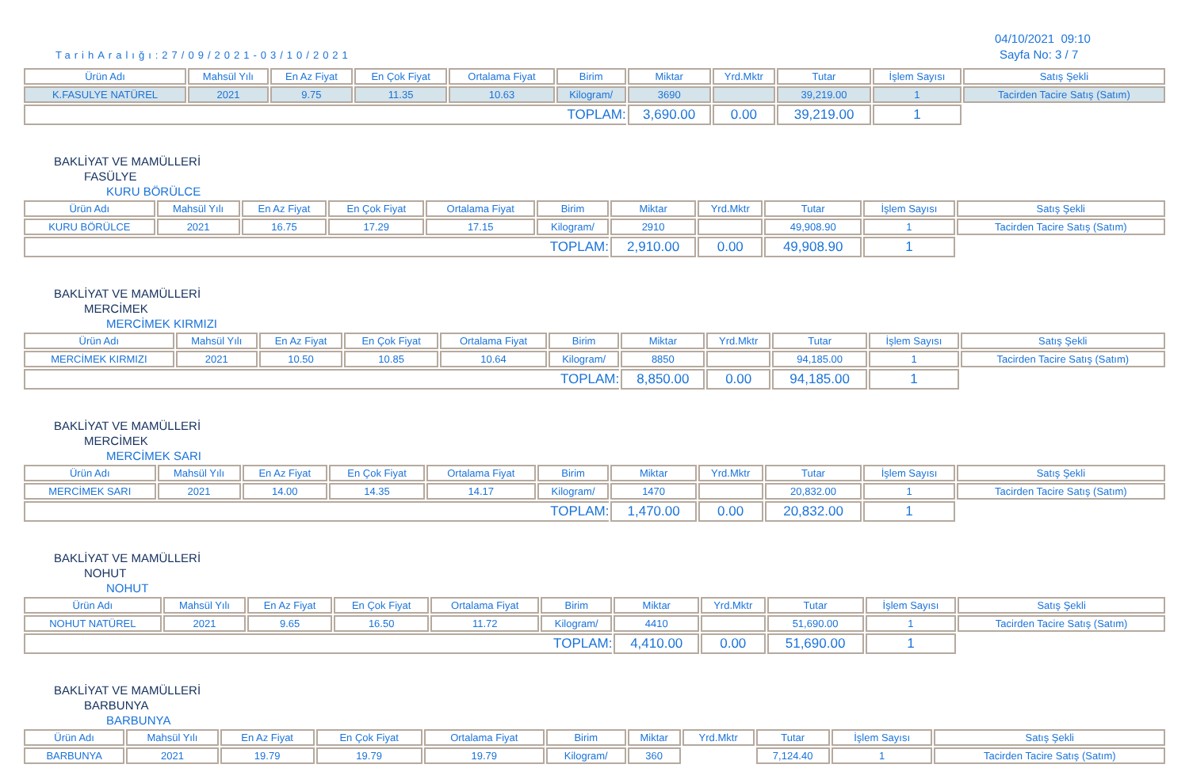04/10/2021 09:10
TarihAralığı:27/09/2021-03/10/2021
Sayfa No: 3 / 7
| Ürün Adı | Mahsül Yılı | En Az Fiyat | En Çok Fiyat | Ortalama Fiyat | Birim | Miktar | Yrd.Mktr | Tutar | İşlem Sayısı | Satış Şekli |
| K.FASULYE NATÜREL | 2021 | 9.75 | 11.35 | 10.63 | Kilogram/ | 3690 | | 39,219.00 | 1 | Tacirden Tacire Satış (Satım) |
| TOPLAM: | | | | | | 3,690.00 | 0.00 | 39,219.00 | 1 | |
BAKLİYAT VE MAMÜLLERİ
FASÜLYE
KURU BÖRÜLCE
| Ürün Adı | Mahsül Yılı | En Az Fiyat | En Çok Fiyat | Ortalama Fiyat | Birim | Miktar | Yrd.Mktr | Tutar | İşlem Sayısı | Satış Şekli |
| KURU BÖRÜLCE | 2021 | 16.75 | 17.29 | 17.15 | Kilogram/ | 2910 | | 49,908.90 | 1 | Tacirden Tacire Satış (Satım) |
| TOPLAM: | | | | | | 2,910.00 | 0.00 | 49,908.90 | 1 | |
BAKLİYAT VE MAMÜLLERİ
MERCİMEK
MERCİMEK KIRMIZI
| Ürün Adı | Mahsül Yılı | En Az Fiyat | En Çok Fiyat | Ortalama Fiyat | Birim | Miktar | Yrd.Mktr | Tutar | İşlem Sayısı | Satış Şekli |
| MERCİMEK KIRMIZI | 2021 | 10.50 | 10.85 | 10.64 | Kilogram/ | 8850 | | 94,185.00 | 1 | Tacirden Tacire Satış (Satım) |
| TOPLAM: | | | | | | 8,850.00 | 0.00 | 94,185.00 | 1 | |
BAKLİYAT VE MAMÜLLERİ
MERCİMEK
MERCİMEK SARI
| Ürün Adı | Mahsül Yılı | En Az Fiyat | En Çok Fiyat | Ortalama Fiyat | Birim | Miktar | Yrd.Mktr | Tutar | İşlem Sayısı | Satış Şekli |
| MERCİMEK SARI | 2021 | 14.00 | 14.35 | 14.17 | Kilogram/ | 1470 | | 20,832.00 | 1 | Tacirden Tacire Satış (Satım) |
| TOPLAM: | | | | | | 1,470.00 | 0.00 | 20,832.00 | 1 | |
BAKLİYAT VE MAMÜLLERİ
NOHUT
NOHUT
| Ürün Adı | Mahsül Yılı | En Az Fiyat | En Çok Fiyat | Ortalama Fiyat | Birim | Miktar | Yrd.Mktr | Tutar | İşlem Sayısı | Satış Şekli |
| NOHUT NATÜREL | 2021 | 9.65 | 16.50 | 11.72 | Kilogram/ | 4410 | | 51,690.00 | 1 | Tacirden Tacire Satış (Satım) |
| TOPLAM: | | | | | | 4,410.00 | 0.00 | 51,690.00 | 1 | |
BAKLİYAT VE MAMÜLLERİ
BARBUNYA
BARBUNYA
| Ürün Adı | Mahsül Yılı | En Az Fiyat | En Çok Fiyat | Ortalama Fiyat | Birim | Miktar | Yrd.Mktr | Tutar | İşlem Sayısı | Satış Şekli |
| BARBUNYA | 2021 | 19.79 | 19.79 | 19.79 | Kilogram/ | 360 | | 7,124.40 | 1 | Tacirden Tacire Satış (Satım) |